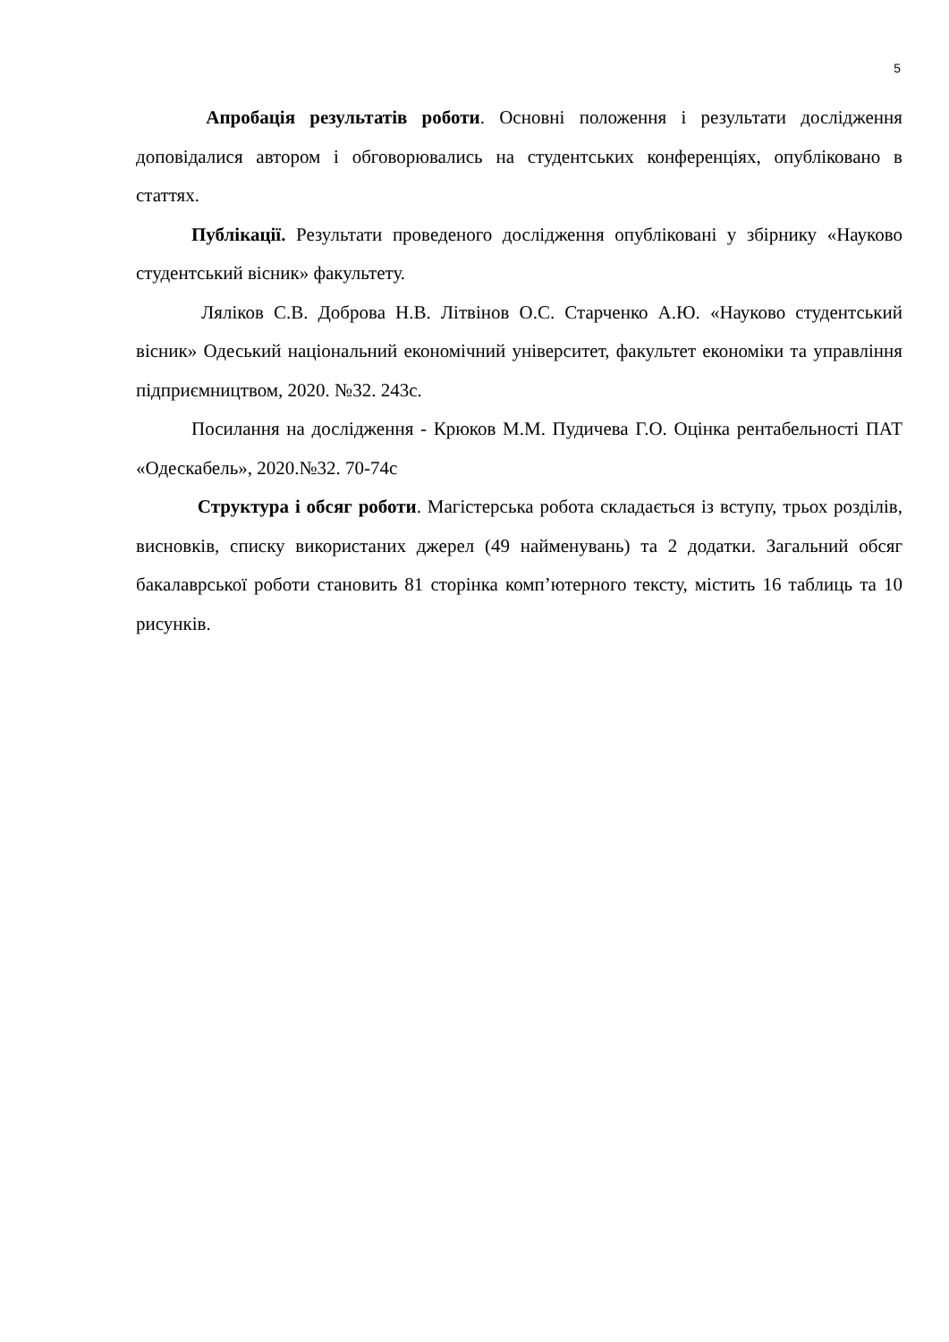5
Апробація результатів роботи. Основні положення і результати дослідження доповідалися автором і обговорювались на студентських конференціях, опубліковано в статтях.
Публікації. Результати проведеного дослідження опубліковані у збірнику «Науково студентський вісник» факультету.
Ляліков С.В. Доброва Н.В. Літвінов О.С. Старченко А.Ю. «Науково студентський вісник» Одеський національний економічний університет, факультет економіки та управління підприємництвом, 2020. №32. 243с.
Посилання на дослідження - Крюков М.М. Пудичева Г.О. Оцінка рентабельності ПАТ «Одескабель», 2020.№32. 70-74с
Структура і обсяг роботи. Магістерська робота складається із вступу, трьох розділів, висновків, списку використаних джерел (49 найменувань) та 2 додатки. Загальний обсяг бакалаврської роботи становить 81 сторінка комп’ютерного тексту, містить 16 таблиць та 10 рисунків.